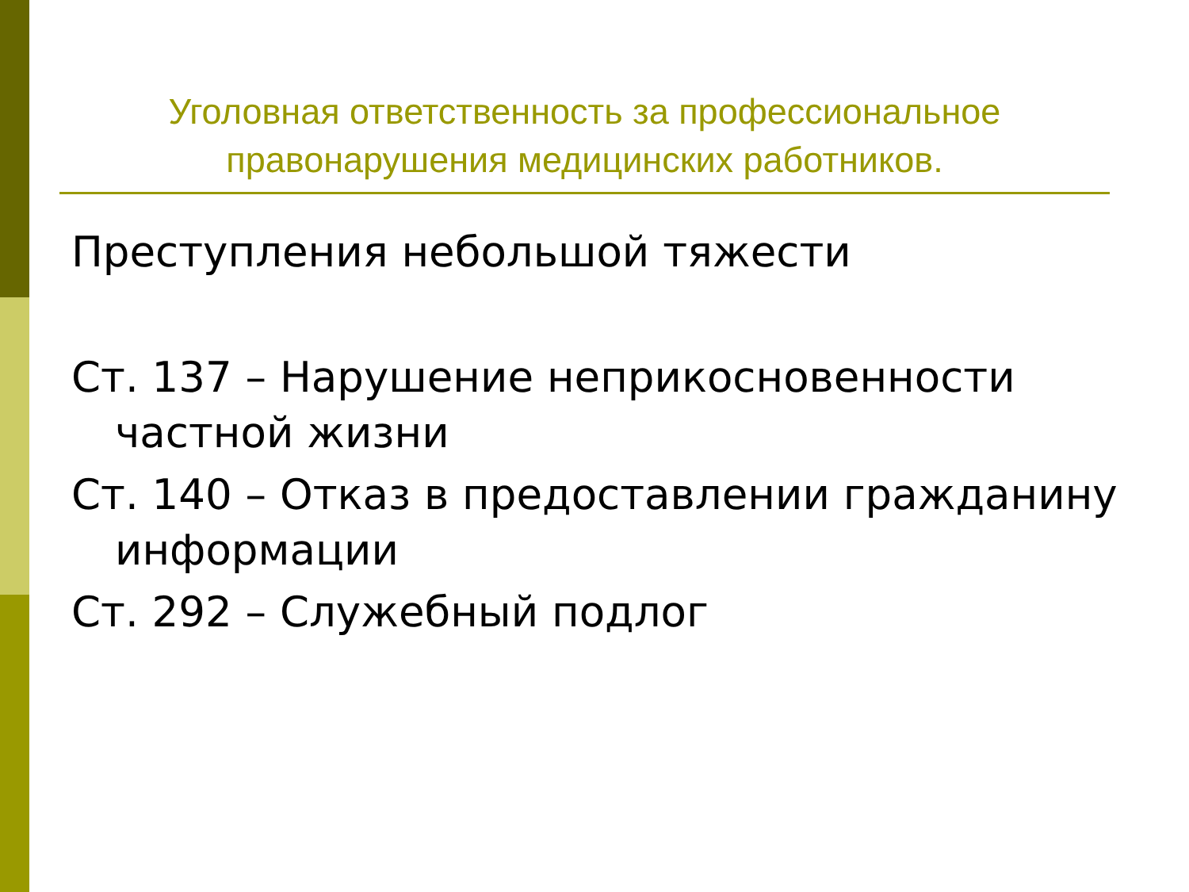Уголовная ответственность за профессиональное правонарушения медицинских работников.
Преступления небольшой тяжести
Ст. 137 – Нарушение неприкосновенности частной жизни
Ст. 140 – Отказ в предоставлении гражданину информации
Ст. 292 – Служебный подлог